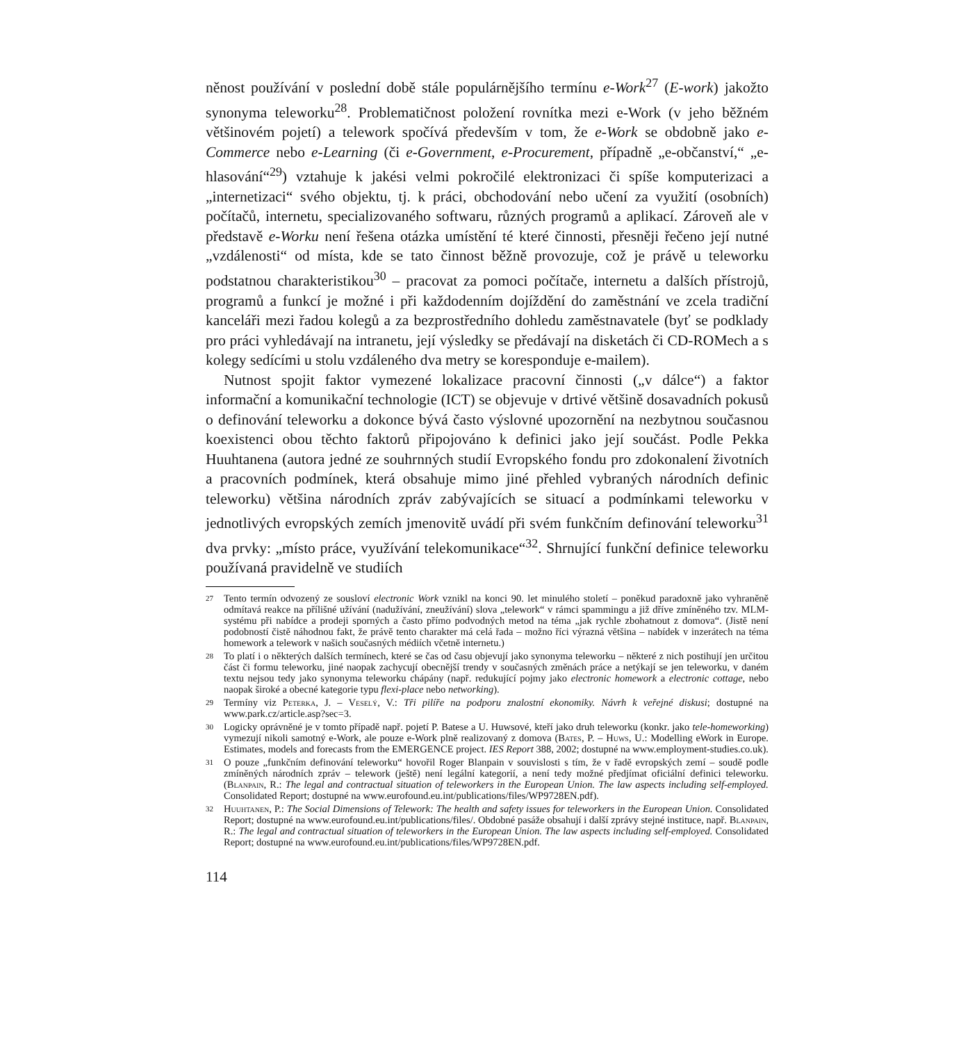něnost používání v poslední době stále populárnějšího termínu e-Work<sup>27</sup> (E-work) jakožto synonyma teleworku<sup>28</sup>. Problematičnost položení rovnítka mezi e-Work (v jeho běžném většinovém pojetí) a telework spočívá především v tom, že e-Work se obdobně jako e-Commerce nebo e-Learning (či e-Government, e-Procurement, případně „e-občanství,“ „e-hlasování“<sup>29</sup>) vztahuje k jakési velmi pokročilé elektronizaci či spíše komputerizaci a „internetizaci“ svého objektu, tj. k práci, obchodování nebo učení za využití (osobních) počítačů, internetu, specializovaného softwaru, různých programů a aplikací. Zároveň ale v představě e-Worku není řešena otázka umístění té které činnosti, přesněji řečeno její nutné „vzdálenosti“ od místa, kde se tato činnost běžně provozuje, což je právě u teleworku podstatnou charakteristikou<sup>30</sup> – pracovat za pomoci počítače, internetu a dalších přístrojů, programů a funkcí je možné i při každodenním dojíždění do zaměstnání ve zcela tradiční kanceláři mezi řadou kolegů a za bezprostředního dohledu zaměstnavatele (byť se podklady pro práci vyhledávají na intranetu, její výsledky se předávají na disketách či CD-ROMech a s kolegy sedícími u stolu vzdáleného dva metry se koresponduje e-mailem).
Nutnost spojit faktor vymezené lokalizace pracovní činnosti („v dálce“) a faktor informační a komunikační technologie (ICT) se objevuje v drtivé většině dosavadních pokusů o definování teleworku a dokonce bývá často výslovné upozornění na nezbytnou současnou koexistenci obou těchto faktorů připojováno k definici jako její součást. Podle Pekka Huuhtanena (autora jedné ze souhrnných studií Evropského fondu pro zdokonalení životních a pracovních podmínek, která obsahuje mimo jiné přehled vybraných národních definic teleworku) většina národních zpráv zabývajících se situací a podmínkami teleworku v jednotlivých evropských zemích jmenovitě uvádí při svém funkčním definování teleworku<sup>31</sup> dva prvky: „místo práce, využívání telekomunikace“<sup>32</sup>. Shrnující funkční definice teleworku používaná pravidelně ve studiích
27 Tento termín odvozený ze sousloví electronic Work vznikl na konci 90. let minulého století – poněkud paradoxně jako vyhraněně odmítavá reakce na přílišné užívání (nadužívání, zneužívání) slova „telework“ v rámci spammingu a již dříve zmíněného tzv. MLM-systému při nabídce a prodeji sporných a často přímo podvodných metod na téma „jak rychle zbohatnout z domova“. (Jistě není podobností čistě náhodnou fakt, že právě tento charakter má celá řada – možno říci výrazná většina – nabídek v inzerátech na téma homework a telework v našich současných médiích včetně internetu.)
28 To platí i o některých dalších termínech, které se čas od času objevují jako synonyma teleworku – některé z nich postihují jen určitou část či formu teleworku, jiné naopak zachycují obecnější trendy v současných změnách práce a netýkají se jen teleworku, v daném textu nejsou tedy jako synonyma teleworku chápány (např. redukující pojmy jako electronic homework a electronic cottage, nebo naopak široké a obecné kategorie typu flexi-place nebo networking).
29 Termíny viz Peterka, J. – Veselý, V.: Tři pilíře na podporu znalostní ekonomiky. Návrh k veřejné diskusi; dostupné na www.park.cz/article.asp?sec=3.
30 Logicky oprávněné je v tomto případě např. pojetí P. Batese a U. Huwsové, kteří jako druh teleworku (konkr. jako tele-homeworking) vymezují nikoli samotný e-Work, ale pouze e-Work plně realizovaný z domova (Bates, P. – Huws, U.: Modelling eWork in Europe. Estimates, models and forecasts from the EMERGENCE project. IES Report 388, 2002; dostupné na www.employment-studies.co.uk).
31 O pouze „funkčním definování teleworku“ hovořil Roger Blanpain v souvislosti s tím, že v řadě evropských zemí – soudě podle zmíněných národních zpráv – telework (ještě) není legální kategorií, a není tedy možné předjímat oficiální definici teleworku. (Blanpain, R.: The legal and contractual situation of teleworkers in the European Union. The law aspects including self-employed. Consolidated Report; dostupné na www.eurofound.eu.int/publications/files/WP9728EN.pdf).
32 Huuhtanen, P.: The Social Dimensions of Telework: The health and safety issues for teleworkers in the European Union. Consolidated Report; dostupné na www.eurofound.eu.int/publications/files/. Obdobné pasáže obsahují i další zprávy stejné instituce, např. Blanpain, R.: The legal and contractual situation of teleworkers in the European Union. The law aspects including self-employed. Consolidated Report; dostupné na www.eurofound.eu.int/publications/files/WP9728EN.pdf.
114